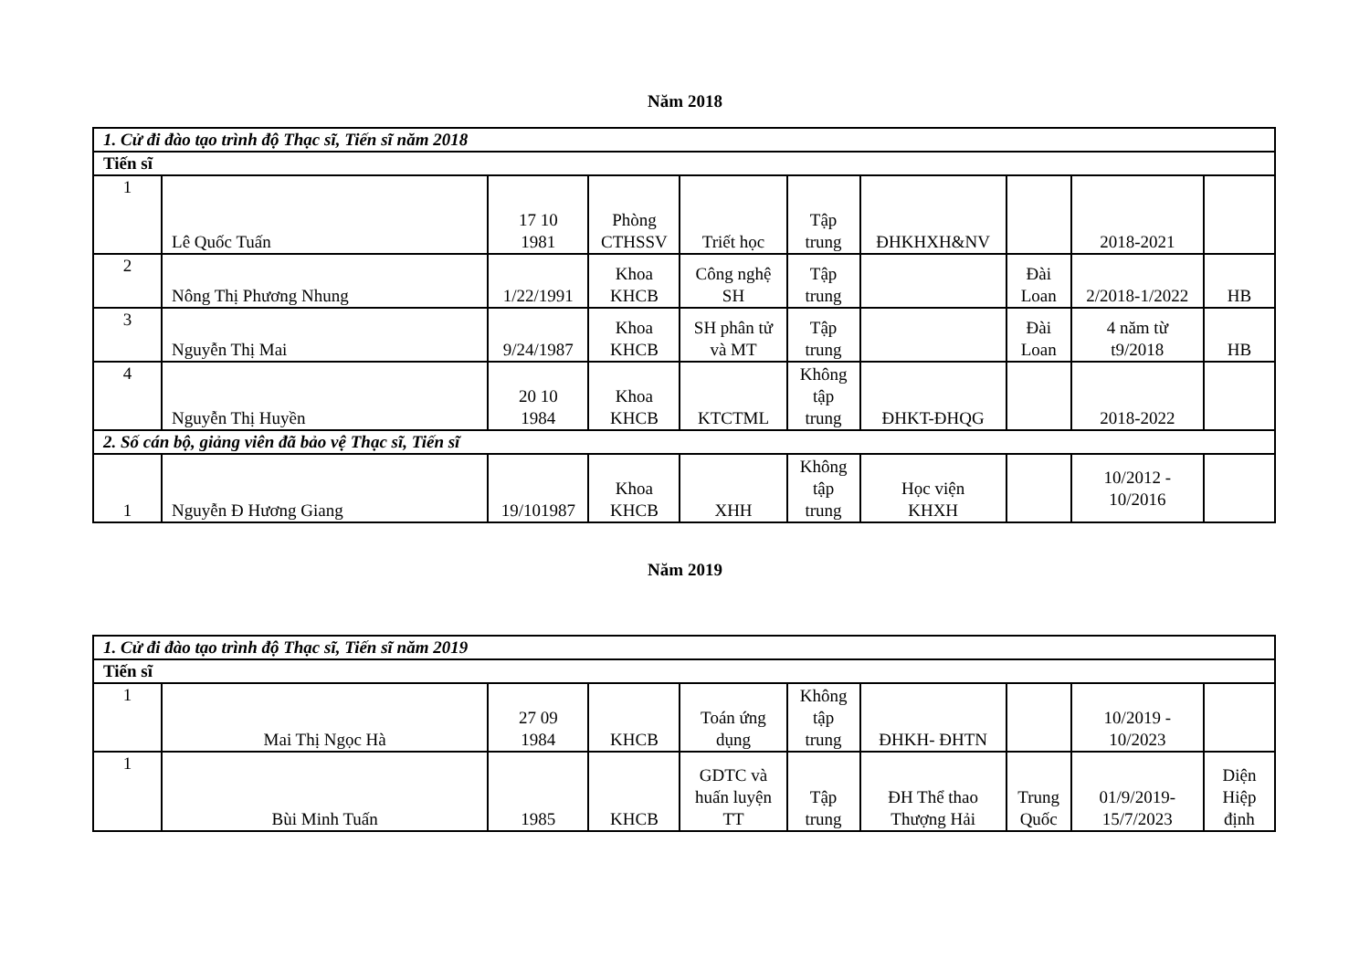Năm 2018
| 1. Cử đi đào tạo trình độ Thạc sĩ, Tiến sĩ năm 2018 | | | | | | | | | |
| Tiến sĩ | | | | | | | | | |
| 1 | Lê Quốc Tuấn | 17 10 1981 | Phòng CTHSSV | Triết học | Tập trung | ĐHKHXH&NV | | 2018-2021 | |
| 2 | Nông Thị Phương Nhung | 1/22/1991 | Khoa KHCB | Công nghệ SH | Tập trung | | Đài Loan | 2/2018-1/2022 | HB |
| 3 | Nguyễn Thị Mai | 9/24/1987 | Khoa KHCB | SH phân tử và MT | Tập trung | | Đài Loan | 4 năm từ t9/2018 | HB |
| 4 | Nguyễn Thị Huyền | 20 10 1984 | Khoa KHCB | KTCTML | Không tập trung | ĐHKT-ĐHQG | | 2018-2022 | |
| 2. Số cán bộ, giảng viên đã bảo vệ Thạc sĩ, Tiến sĩ | | | | | | | | | |
| 1 | Nguyễn Đ Hương Giang | 19/101987 | Khoa KHCB | XHH | Không tập trung | Học viện KHXH | | 10/2012 - 10/2016 | |
Năm 2019
| 1. Cử đi đào tạo trình độ Thạc sĩ, Tiến sĩ năm 2019 | | | | | | | | | |
| Tiến sĩ | | | | | | | | | |
| 1 | Mai Thị Ngọc Hà | 27 09 1984 | KHCB | Toán ứng dụng | Không tập trung | ĐHKH- ĐHTN | | 10/2019 - 10/2023 | |
| 1 | Bùi Minh Tuấn | 1985 | KHCB | GDTC và huấn luyện TT | Tập trung | ĐH Thể thao Thượng Hải | Trung Quốc | 01/9/2019- 15/7/2023 | Diện Hiệp định |